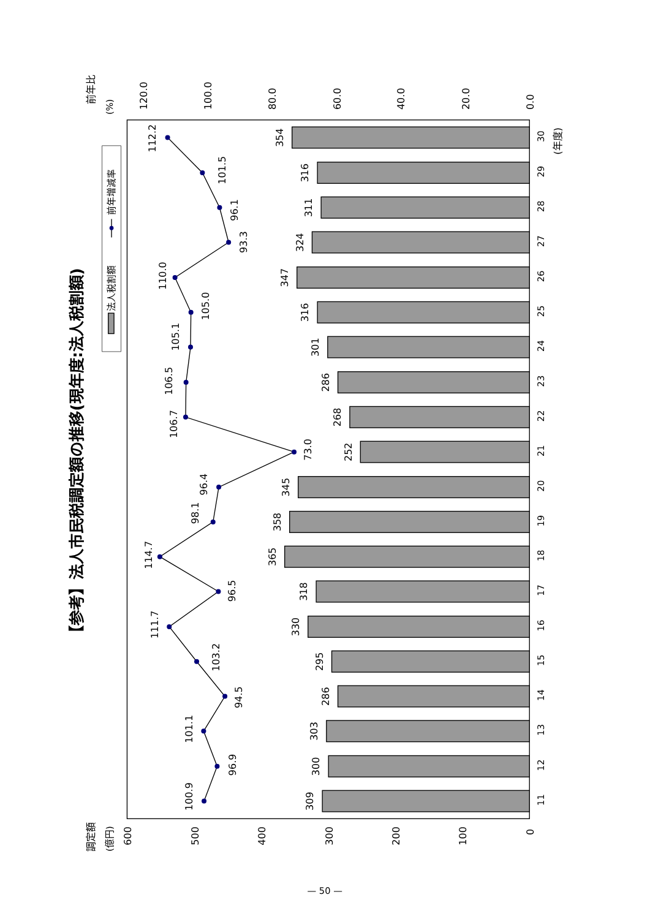【参考】法人市民税調定額の推移(現年度:法人税割額)
前年比
(%)
調定額
(億円)
120.0
100.0
80.0
60.0
40.0
20.0
0.0
600
500
400
300
200
100
0
法人税割額
前年増減率
309
300
303
286
295
330
318
365
358
345
252
268
286
301
316
347
324
311
316
354
100.9
96.9
101.1
94.5
103.2
111.7
96.5
114.7
98.1
96.4
73.0
106.7
106.5
105.1
105.0
110.0
93.3
96.1
101.5
112.2
11
12
13
14
15
16
17
18
19
20
21
22
23
24
25
26
27
28
29
30
(年度)
— 50 —